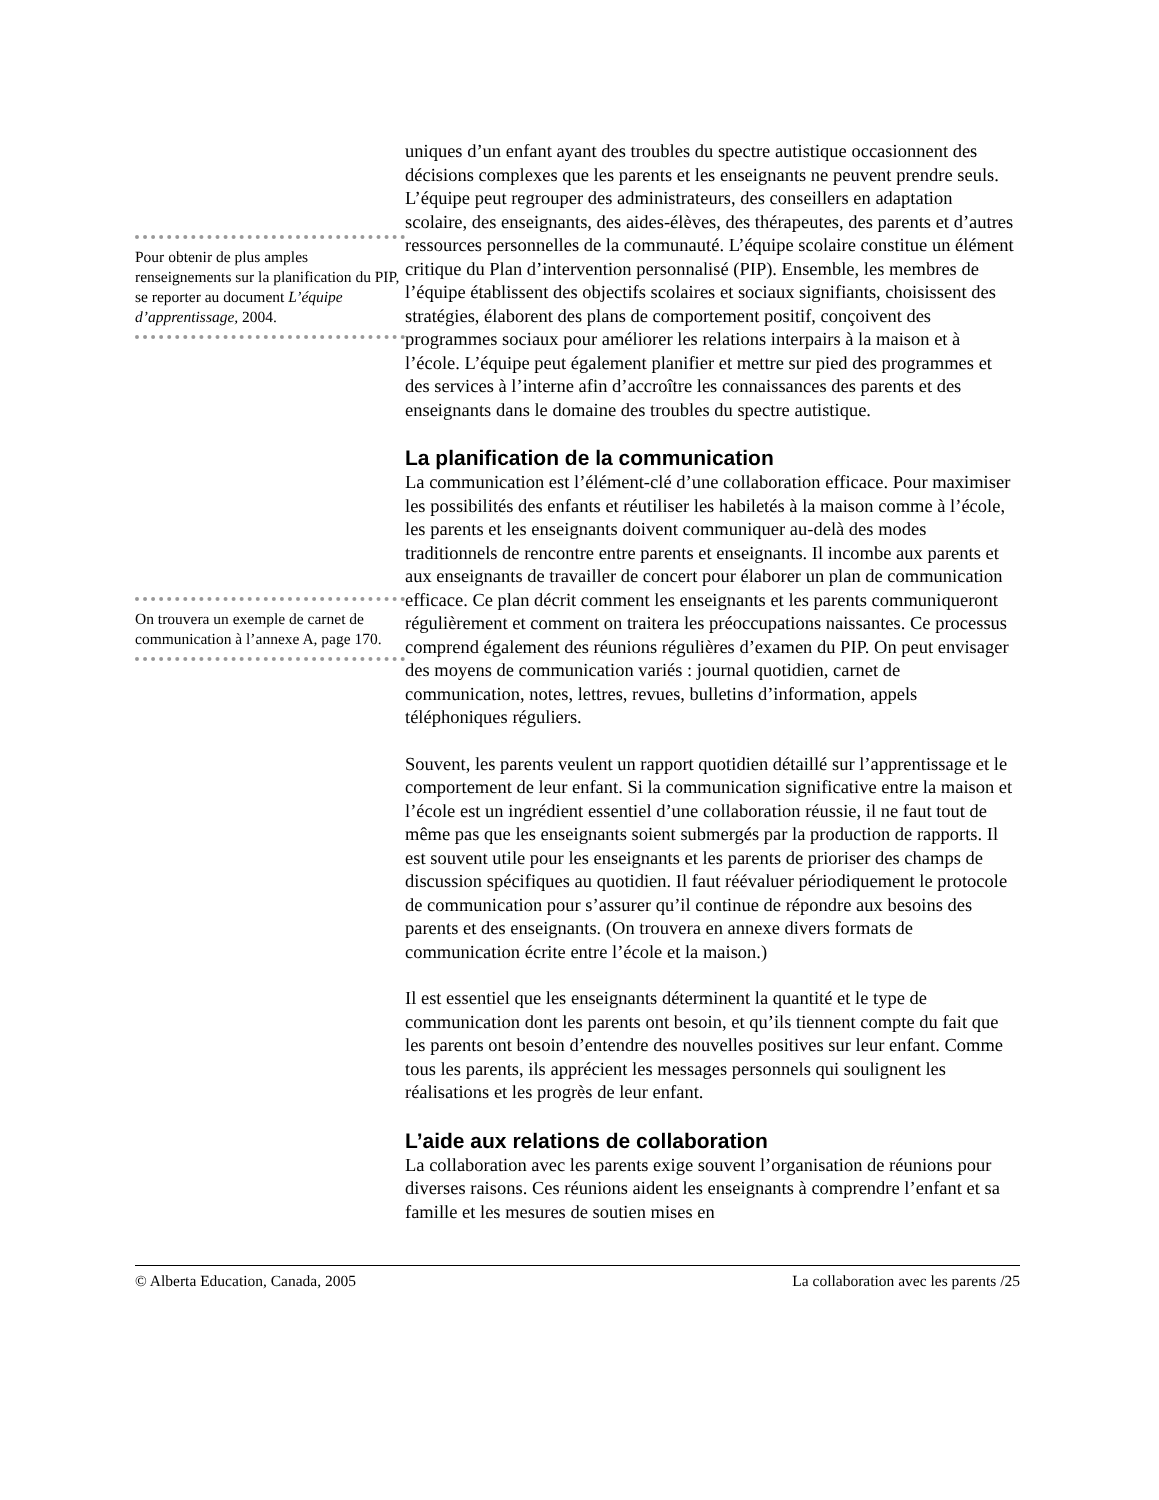Pour obtenir de plus amples renseignements sur la planification du PIP, se reporter au document L’équipe d’apprentissage, 2004.
On trouvera un exemple de carnet de communication à l’annexe A, page 170.
uniques d’un enfant ayant des troubles du spectre autistique occasionnent des décisions complexes que les parents et les enseignants ne peuvent prendre seuls. L’équipe peut regrouper des administrateurs, des conseillers en adaptation scolaire, des enseignants, des aides-élèves, des thérapeutes, des parents et d’autres ressources personnelles de la communauté. L’équipe scolaire constitue un élément critique du Plan d’intervention personnalisé (PIP). Ensemble, les membres de l’équipe établissent des objectifs scolaires et sociaux signifiants, choisissent des stratégies, élaborent des plans de comportement positif, conçoivent des programmes sociaux pour améliorer les relations interpairs à la maison et à l’école. L’équipe peut également planifier et mettre sur pied des programmes et des services à l’interne afin d’accroître les connaissances des parents et des enseignants dans le domaine des troubles du spectre autistique.
La planification de la communication
La communication est l’élément-clé d’une collaboration efficace. Pour maximiser les possibilités des enfants et réutiliser les habiletés à la maison comme à l’école, les parents et les enseignants doivent communiquer au-delà des modes traditionnels de rencontre entre parents et enseignants. Il incombe aux parents et aux enseignants de travailler de concert pour élaborer un plan de communication efficace. Ce plan décrit comment les enseignants et les parents communiqueront régulièrement et comment on traitera les préoccupations naissantes. Ce processus comprend également des réunions régulières d’examen du PIP. On peut envisager des moyens de communication variés : journal quotidien, carnet de communication, notes, lettres, revues, bulletins d’information, appels téléphoniques réguliers.
Souvent, les parents veulent un rapport quotidien détaillé sur l’apprentissage et le comportement de leur enfant. Si la communication significative entre la maison et l’école est un ingrédient essentiel d’une collaboration réussie, il ne faut tout de même pas que les enseignants soient submergés par la production de rapports. Il est souvent utile pour les enseignants et les parents de prioriser des champs de discussion spécifiques au quotidien. Il faut réévaluer périodiquement le protocole de communication pour s’assurer qu’il continue de répondre aux besoins des parents et des enseignants. (On trouvera en annexe divers formats de communication écrite entre l’école et la maison.)
Il est essentiel que les enseignants déterminent la quantité et le type de communication dont les parents ont besoin, et qu’ils tiennent compte du fait que les parents ont besoin d’entendre des nouvelles positives sur leur enfant. Comme tous les parents, ils apprécient les messages personnels qui soulignent les réalisations et les progrès de leur enfant.
L’aide aux relations de collaboration
La collaboration avec les parents exige souvent l’organisation de réunions pour diverses raisons. Ces réunions aident les enseignants à comprendre l’enfant et sa famille et les mesures de soutien mises en
© Alberta Education, Canada, 2005 La collaboration avec les parents /25